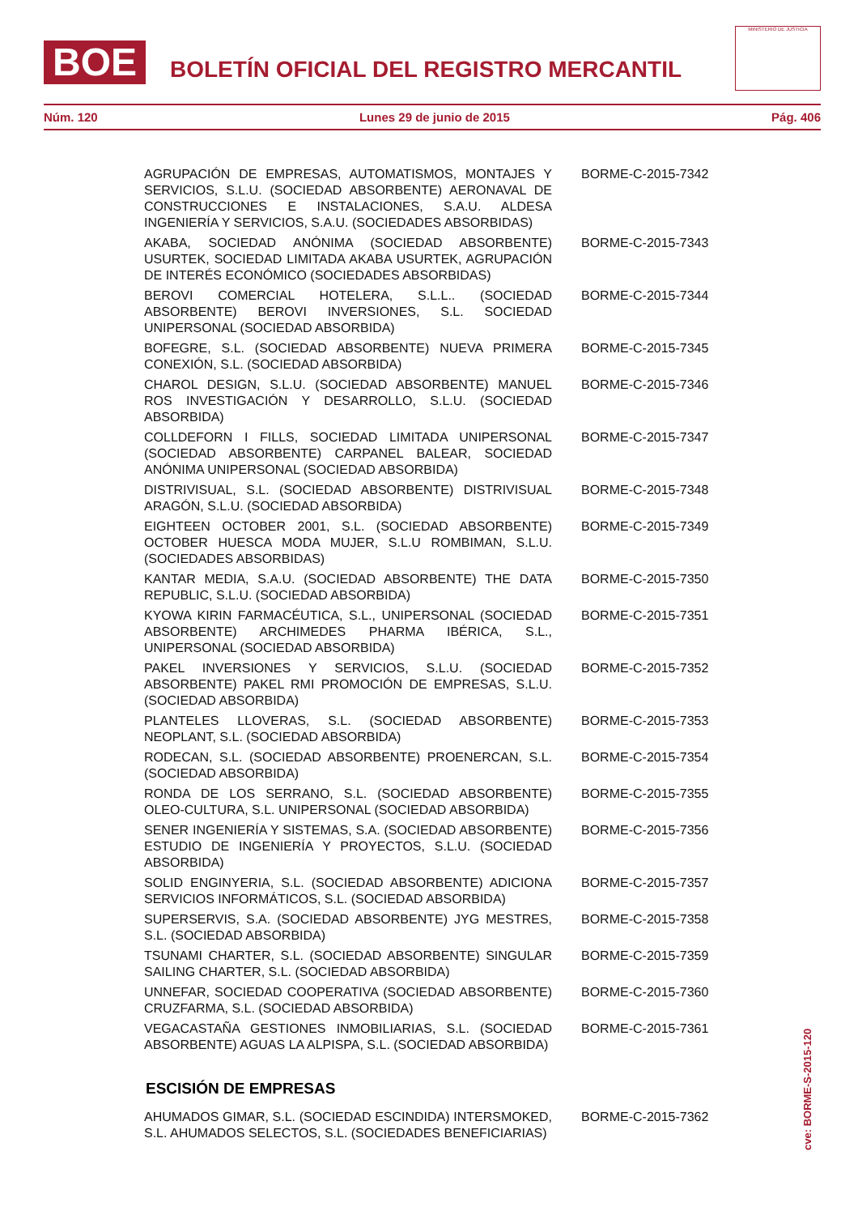BOE BOLETÍN OFICIAL DEL REGISTRO MERCANTIL
MINISTERIO DE JUSTICIA
Núm. 120 Lunes 29 de junio de 2015 Pág. 406
| AGRUPACIÓN DE EMPRESAS, AUTOMATISMOS, MONTAJES Y SERVICIOS, S.L.U. (SOCIEDAD ABSORBENTE) AERONAVAL DE CONSTRUCCIONES E INSTALACIONES, S.A.U. ALDESA INGENIERÍA Y SERVICIOS, S.A.U. (SOCIEDADES ABSORBIDAS) | BORME-C-2015-7342 |
| AKABA, SOCIEDAD ANÓNIMA (SOCIEDAD ABSORBENTE) USURTEK, SOCIEDAD LIMITADA AKABA USURTEK, AGRUPACIÓN DE INTERÉS ECONÓMICO (SOCIEDADES ABSORBIDAS) | BORME-C-2015-7343 |
| BEROVI COMERCIAL HOTELERA, S.L.L.. (SOCIEDAD ABSORBENTE) BEROVI INVERSIONES, S.L. SOCIEDAD UNIPERSONAL (SOCIEDAD ABSORBIDA) | BORME-C-2015-7344 |
| BOFEGRE, S.L. (SOCIEDAD ABSORBENTE) NUEVA PRIMERA CONEXIÓN, S.L. (SOCIEDAD ABSORBIDA) | BORME-C-2015-7345 |
| CHAROL DESIGN, S.L.U. (SOCIEDAD ABSORBENTE) MANUEL ROS INVESTIGACIÓN Y DESARROLLO, S.L.U. (SOCIEDAD ABSORBIDA) | BORME-C-2015-7346 |
| COLLDEFORN I FILLS, SOCIEDAD LIMITADA UNIPERSONAL (SOCIEDAD ABSORBENTE) CARPANEL BALEAR, SOCIEDAD ANÓNIMA UNIPERSONAL (SOCIEDAD ABSORBIDA) | BORME-C-2015-7347 |
| DISTRIVISUAL, S.L. (SOCIEDAD ABSORBENTE) DISTRIVISUAL ARAGÓN, S.L.U. (SOCIEDAD ABSORBIDA) | BORME-C-2015-7348 |
| EIGHTEEN OCTOBER 2001, S.L. (SOCIEDAD ABSORBENTE) OCTOBER HUESCA MODA MUJER, S.L.U ROMBIMAN, S.L.U. (SOCIEDADES ABSORBIDAS) | BORME-C-2015-7349 |
| KANTAR MEDIA, S.A.U. (SOCIEDAD ABSORBENTE) THE DATA REPUBLIC, S.L.U. (SOCIEDAD ABSORBIDA) | BORME-C-2015-7350 |
| KYOWA KIRIN FARMACÉUTICA, S.L., UNIPERSONAL (SOCIEDAD ABSORBENTE) ARCHIMEDES PHARMA IBÉRICA, S.L., UNIPERSONAL (SOCIEDAD ABSORBIDA) | BORME-C-2015-7351 |
| PAKEL INVERSIONES Y SERVICIOS, S.L.U. (SOCIEDAD ABSORBENTE) PAKEL RMI PROMOCIÓN DE EMPRESAS, S.L.U. (SOCIEDAD ABSORBIDA) | BORME-C-2015-7352 |
| PLANTELES LLOVERAS, S.L. (SOCIEDAD ABSORBENTE) NEOPLANT, S.L. (SOCIEDAD ABSORBIDA) | BORME-C-2015-7353 |
| RODECAN, S.L. (SOCIEDAD ABSORBENTE) PROENERCAN, S.L. (SOCIEDAD ABSORBIDA) | BORME-C-2015-7354 |
| RONDA DE LOS SERRANO, S.L. (SOCIEDAD ABSORBENTE) OLEO-CULTURA, S.L. UNIPERSONAL (SOCIEDAD ABSORBIDA) | BORME-C-2015-7355 |
| SENER INGENIERÍA Y SISTEMAS, S.A. (SOCIEDAD ABSORBENTE) ESTUDIO DE INGENIERÍA Y PROYECTOS, S.L.U. (SOCIEDAD ABSORBIDA) | BORME-C-2015-7356 |
| SOLID ENGINYERIA, S.L. (SOCIEDAD ABSORBENTE) ADICIONA SERVICIOS INFORMÁTICOS, S.L. (SOCIEDAD ABSORBIDA) | BORME-C-2015-7357 |
| SUPERSERVIS, S.A. (SOCIEDAD ABSORBENTE) JYG MESTRES, S.L. (SOCIEDAD ABSORBIDA) | BORME-C-2015-7358 |
| TSUNAMI CHARTER, S.L. (SOCIEDAD ABSORBENTE) SINGULAR SAILING CHARTER, S.L. (SOCIEDAD ABSORBIDA) | BORME-C-2015-7359 |
| UNNEFAR, SOCIEDAD COOPERATIVA (SOCIEDAD ABSORBENTE) CRUZFARMA, S.L. (SOCIEDAD ABSORBIDA) | BORME-C-2015-7360 |
| VEGACASTAÑA GESTIONES INMOBILIARIAS, S.L. (SOCIEDAD ABSORBENTE) AGUAS LA ALPISPA, S.L. (SOCIEDAD ABSORBIDA) | BORME-C-2015-7361 |
ESCISIÓN DE EMPRESAS
| AHUMADOS GIMAR, S.L. (SOCIEDAD ESCINDIDA) INTERSMOKED, S.L. AHUMADOS SELECTOS, S.L. (SOCIEDADES BENEFICIARIAS) | BORME-C-2015-7362 |
cve: BORME-S-2015-120